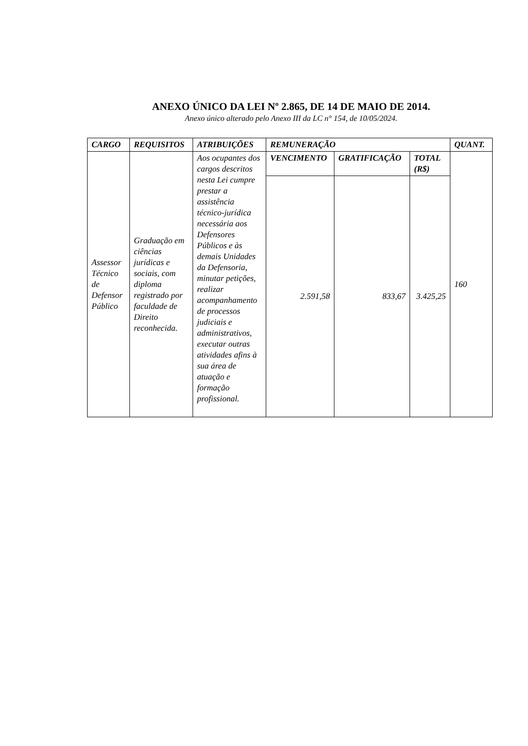ANEXO ÚNICO DA LEI Nº 2.865, DE 14 DE MAIO DE 2014.
Anexo único alterado pelo Anexo III da LC n° 154, de 10/05/2024.
| CARGO | REQUISITOS | ATRIBUIÇÕES | REMUNERAÇÃO | | | QUANT. |
| --- | --- | --- | --- | --- | --- | --- |
| Assessor Técnico de Defensor Público | Graduação em ciências jurídicas e sociais, com diploma registrado por faculdade de Direito reconhecida. | Aos ocupantes dos cargos descritos nesta Lei cumpre prestar a assistência técnico-jurídica necessária aos Defensores Públicos e às demais Unidades da Defensoria, minutar petições, realizar acompanhamento de processos judiciais e administrativos, executar outras atividades afins à sua área de atuação e formação profissional. | VENCIMENTO | GRATIFICAÇÃO | TOTAL (R$) | 160 |
| | | | 2.591,58 | 833,67 | 3.425,25 | |